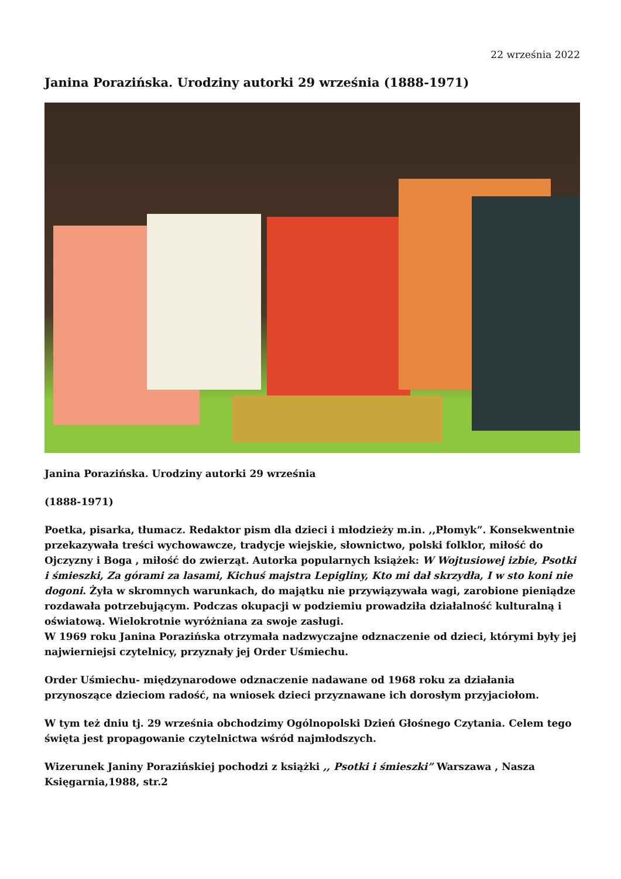22 września 2022
Janina Porazińska. Urodziny autorki 29 września (1888-1971)
Janina Porazińska. Urodziny autorki 29 września
(1888-1971)
Poetka, pisarka, tłumacz. Redaktor pism dla dzieci i młodzieży m.in. ,,Płomyk”. Konsekwentnie przekazywała treści wychowawcze, tradycje wiejskie, słownictwo, polski folklor, miłość do Ojczyzny i Boga , miłość do zwierząt. Autorka popularnych książek: W Wojtusiowej izbie, Psotki
i śmieszki, Za górami za lasami, Kichuś majstra Lepigliny, Kto mi dał skrzydła, I w sto koni nie dogoni. Żyła w skromnych warunkach, do majątku nie przywiązywała wagi, zarobione pieniądze rozdawała potrzebującym. Podczas okupacji w podziemiu prowadziła działalność kulturalną i oświatową. Wielokrotnie wyróżniana za swoje zasługi.
W 1969 roku Janina Porazińska otrzymała nadzwyczajne odznaczenie od dzieci, którymi były jej najwierniejsi czytelnicy, przyznały jej Order Uśmiechu.
Order Uśmiechu- międzynarodowe odznaczenie nadawane od 1968 roku za działania przynoszące dzieciom radość, na wniosek dzieci przyznawane ich dorosłym przyjaciołom.
W tym też dniu tj. 29 września obchodzimy Ogólnopolski Dzień Głośnego Czytania. Celem tego święta jest propagowanie czytelnictwa wśród najmłodszych.
Wizerunek Janiny Porazińskiej pochodzi z książki ,, Psotki i śmieszki” Warszawa , Nasza Księgarnia,1988, str.2